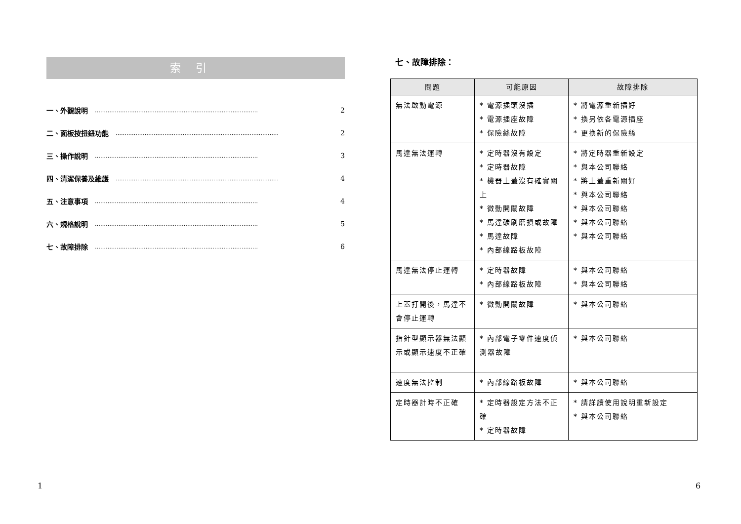索引
一、外觀說明 ……………………………………………………………………………… 2
二、面板按扭鈕功能 ……………………………………………………………………………… 2
三、操作說明 ……………………………………………………………………………… 3
四、清潔保養及維護 ……………………………………………………………………………… 4
五、注意事項 ……………………………………………………………………………… 4
六、規格說明 ……………………………………………………………………………… 5
七、故障排除 ……………………………………………………………………………… 6
七、故障排除：
| 問題 | 可能原因 | 故障排除 |
| --- | --- | --- |
| 無法啟動電源 | * 電源插頭沒插 * 電源插座故障 * 保險絲故障 | * 將電源重新插好 * 換另依各電源插座 * 更換新的保險絲 |
| 馬達無法運轉 | * 定時器沒有設定 * 定時器故障 * 機器上蓋沒有確實關上 * 微動開關故障 * 馬達碳刷磨損或故障 * 馬達故障 * 內部線路板故障 | * 將定時器重新設定 * 與本公司聯絡 * 將上蓋重新關好 * 與本公司聯絡 * 與本公司聯絡 * 與本公司聯絡 * 與本公司聯絡 |
| 馬達無法停止運轉 | * 定時器故障 * 內部線路板故障 | * 與本公司聯絡 * 與本公司聯絡 |
| 上蓋打開後，馬達不會停止運轉 | * 微動開關故障 | * 與本公司聯絡 |
| 指針型顯示器無法顯示或顯示速度不正確 | * 內部電子零件速度偵測器故障 | * 與本公司聯絡 |
| 速度無法控制 | * 內部線路板故障 | * 與本公司聯絡 |
| 定時器計時不正確 | * 定時器設定方法不正確 * 定時器故障 | * 請詳讀使用說明重新設定 * 與本公司聯絡 |
1 6